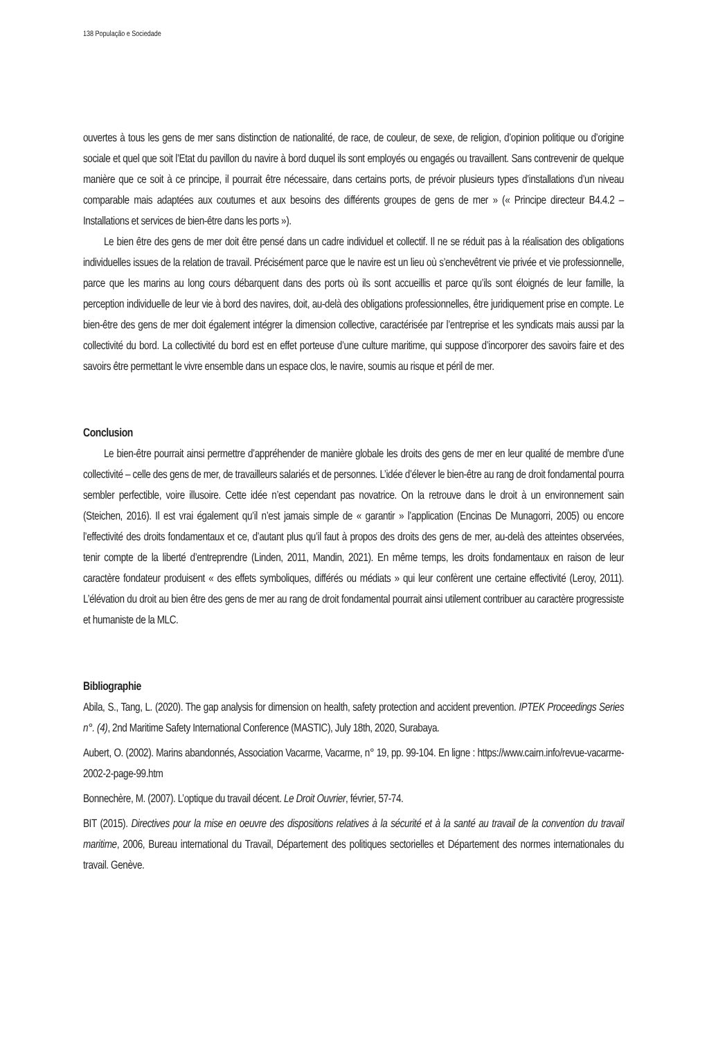138 População e Sociedade
ouvertes à tous les gens de mer sans distinction de nationalité, de race, de couleur, de sexe, de religion, d’opinion politique ou d’origine sociale et quel que soit l’Etat du pavillon du navire à bord duquel ils sont employés ou engagés ou travaillent. Sans contrevenir de quelque manière que ce soit à ce principe, il pourrait être nécessaire, dans certains ports, de prévoir plusieurs types d’installations d’un niveau comparable mais adaptées aux coutumes et aux besoins des différents groupes de gens de mer » (« Principe directeur B4.4.2 – Installations et services de bien-être dans les ports »).
Le bien être des gens de mer doit être pensé dans un cadre individuel et collectif. Il ne se réduit pas à la réalisation des obligations individuelles issues de la relation de travail. Précisément parce que le navire est un lieu où s’enchevêtrent vie privée et vie professionnelle, parce que les marins au long cours débarquent dans des ports où ils sont accueillis et parce qu’ils sont éloignés de leur famille, la perception individuelle de leur vie à bord des navires, doit, au-delà des obligations professionnelles, être juridiquement prise en compte. Le bien-être des gens de mer doit également intégrer la dimension collective, caractérisée par l’entreprise et les syndicats mais aussi par la collectivité du bord. La collectivité du bord est en effet porteuse d’une culture maritime, qui suppose d’incorporer des savoirs faire et des savoirs être permettant le vivre ensemble dans un espace clos, le navire, soumis au risque et péril de mer.
Conclusion
Le bien-être pourrait ainsi permettre d’appréhender de manière globale les droits des gens de mer en leur qualité de membre d’une collectivité – celle des gens de mer, de travailleurs salariés et de personnes. L’idée d’élever le bien-être au rang de droit fondamental pourra sembler perfectible, voire illusoire. Cette idée n’est cependant pas novatrice. On la retrouve dans le droit à un environnement sain (Steichen, 2016). Il est vrai également qu’il n’est jamais simple de « garantir » l’application (Encinas De Munagorri, 2005) ou encore l’effectivité des droits fondamentaux et ce, d’autant plus qu’il faut à propos des droits des gens de mer, au-delà des atteintes observées, tenir compte de la liberté d’entreprendre (Linden, 2011, Mandin, 2021). En même temps, les droits fondamentaux en raison de leur caractère fondateur produisent « des effets symboliques, différés ou médiats » qui leur confèrent une certaine effectivité (Leroy, 2011). L’élévation du droit au bien être des gens de mer au rang de droit fondamental pourrait ainsi utilement contribuer au caractère progressiste et humaniste de la MLC.
Bibliographie
Abila, S., Tang, L. (2020). The gap analysis for dimension on health, safety protection and accident prevention. IPTEK Proceedings Series n°. (4), 2nd Maritime Safety International Conference (MASTIC), July 18th, 2020, Surabaya.
Aubert, O. (2002). Marins abandonnés, Association Vacarme, Vacarme, n° 19, pp. 99-104. En ligne : https://www.cairn.info/revue-vacarme-2002-2-page-99.htm
Bonnechère, M. (2007). L’optique du travail décent. Le Droit Ouvrier, février, 57-74.
BIT (2015). Directives pour la mise en oeuvre des dispositions relatives à la sécurité et à la santé au travail de la convention du travail maritime, 2006, Bureau international du Travail, Département des politiques sectorielles et Département des normes internationales du travail. Genève.